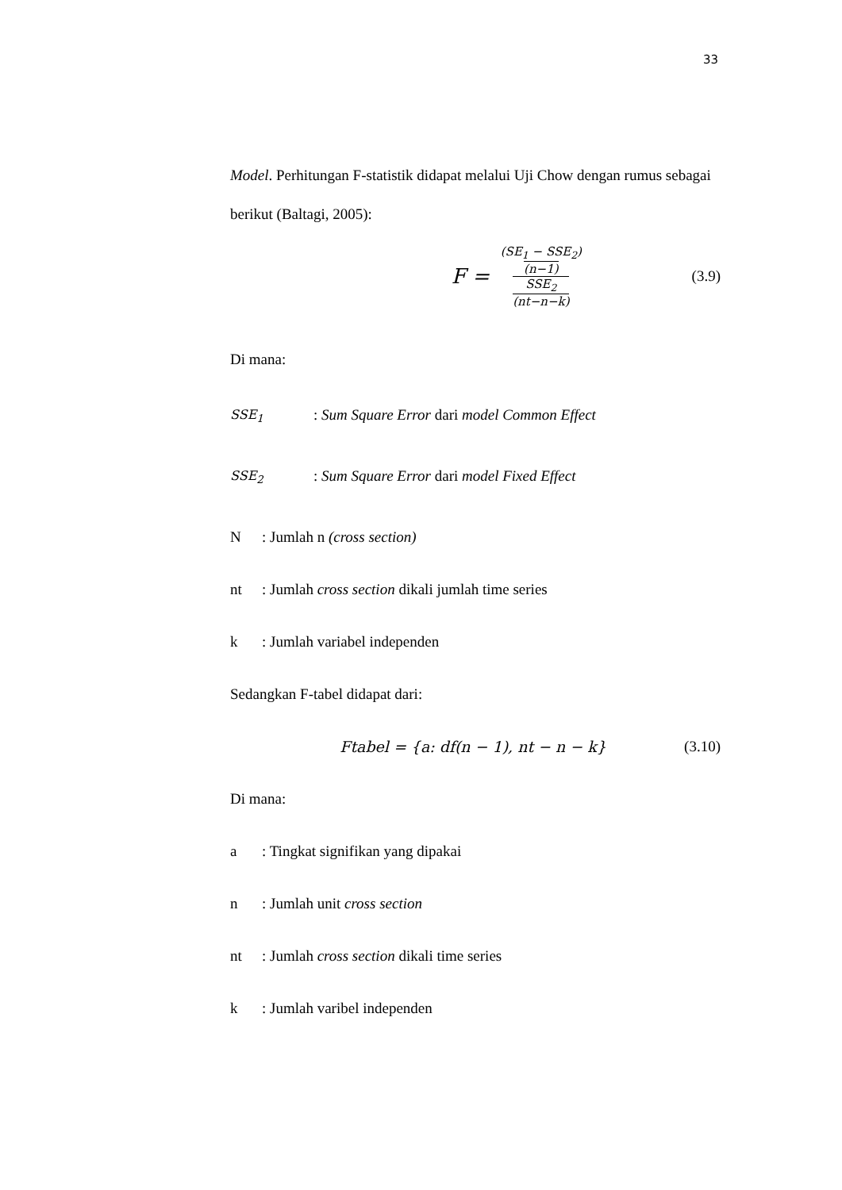33
Model. Perhitungan F-statistik didapat melalui Uji Chow dengan rumus sebagai berikut (Baltagi, 2005):
F = (SE<sub>1</sub> − SSE<sub>2</sub>) (n−1) SSE<sub>2</sub> (nt−n−k)
(3.9)
Di mana:
SSE<sub>1</sub>: Sum Square Error dari model Common Effect
SSE<sub>2</sub>: Sum Square Error dari model Fixed Effect
N: Jumlah n (cross section)
nt: Jumlah cross section dikali jumlah time series
k: Jumlah variabel independen
Sedangkan F-tabel didapat dari:
Ftabel = {a: df(n − 1), nt − n − k} (3.10)
Di mana:
a: Tingkat signifikan yang dipakai
n: Jumlah unit cross section
nt: Jumlah cross section dikali time series
k: Jumlah varibel independen